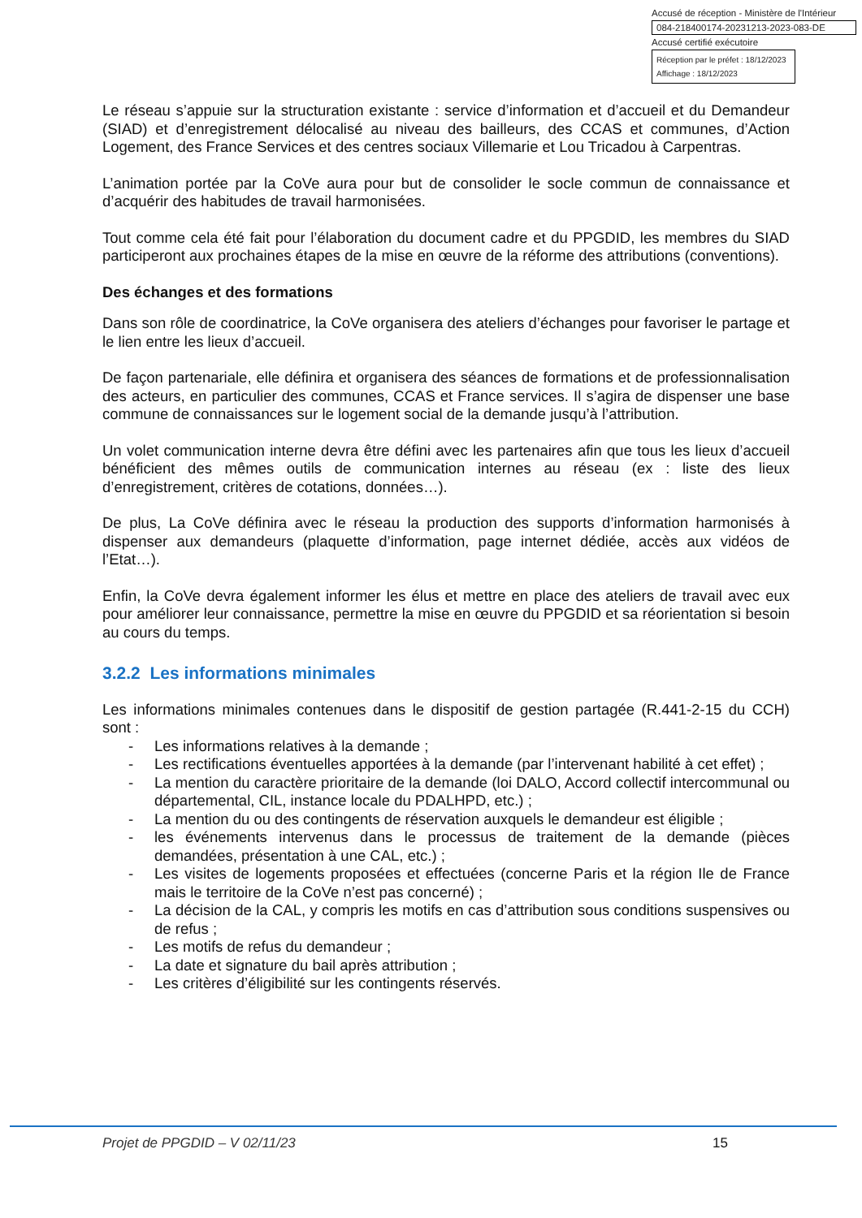Accusé de réception - Ministère de l'Intérieur
084-218400174-20231213-2023-083-DE
Accusé certifié exécutoire
Réception par le préfet : 18/12/2023
Affichage : 18/12/2023
Le réseau s’appuie sur la structuration existante : service d’information et d’accueil et du Demandeur (SIAD) et d’enregistrement délocalisé au niveau des bailleurs, des CCAS et communes, d’Action Logement, des France Services et des centres sociaux Villemarie et Lou Tricadou à Carpentras.
L’animation portée par la CoVe aura pour but de consolider le socle commun de connaissance et d’acquérir des habitudes de travail harmonisées.
Tout comme cela été fait pour l’élaboration du document cadre et du PPGDID, les membres du SIAD participeront aux prochaines étapes de la mise en œuvre de la réforme des attributions (conventions).
Des échanges et des formations
Dans son rôle de coordinatrice, la CoVe organisera des ateliers d’échanges pour favoriser le partage et le lien entre les lieux d’accueil.
De façon partenariale, elle définira et organisera des séances de formations et de professionnalisation des acteurs, en particulier des communes, CCAS et France services. Il s’agira de dispenser une base commune de connaissances sur le logement social de la demande jusqu’à l’attribution.
Un volet communication interne devra être défini avec les partenaires afin que tous les lieux d’accueil bénéficient des mêmes outils de communication internes au réseau (ex : liste des lieux d’enregistrement, critères de cotations, données…).
De plus, La CoVe définira avec le réseau la production des supports d’information harmonisés à dispenser aux demandeurs (plaquette d’information, page internet dédiée, accès aux vidéos de l’Etat…).
Enfin, la CoVe devra également informer les élus et mettre en place des ateliers de travail avec eux pour améliorer leur connaissance, permettre la mise en œuvre du PPGDID et sa réorientation si besoin au cours du temps.
3.2.2 Les informations minimales
Les informations minimales contenues dans le dispositif de gestion partagée (R.441-2-15 du CCH) sont :
- Les informations relatives à la demande ;
- Les rectifications éventuelles apportées à la demande (par l’intervenant habilité à cet effet) ;
- La mention du caractère prioritaire de la demande (loi DALO, Accord collectif intercommunal ou départemental, CIL, instance locale du PDALHPD, etc.) ;
- La mention du ou des contingents de réservation auxquels le demandeur est éligible ;
- les événements intervenus dans le processus de traitement de la demande (pièces demandées, présentation à une CAL, etc.) ;
- Les visites de logements proposées et effectuées (concerne Paris et la région Ile de France mais le territoire de la CoVe n’est pas concerné) ;
- La décision de la CAL, y compris les motifs en cas d’attribution sous conditions suspensives ou de refus ;
- Les motifs de refus du demandeur ;
- La date et signature du bail après attribution ;
- Les critères d’éligibilité sur les contingents réservés.
Projet de PPGDID – V 02/11/23 15